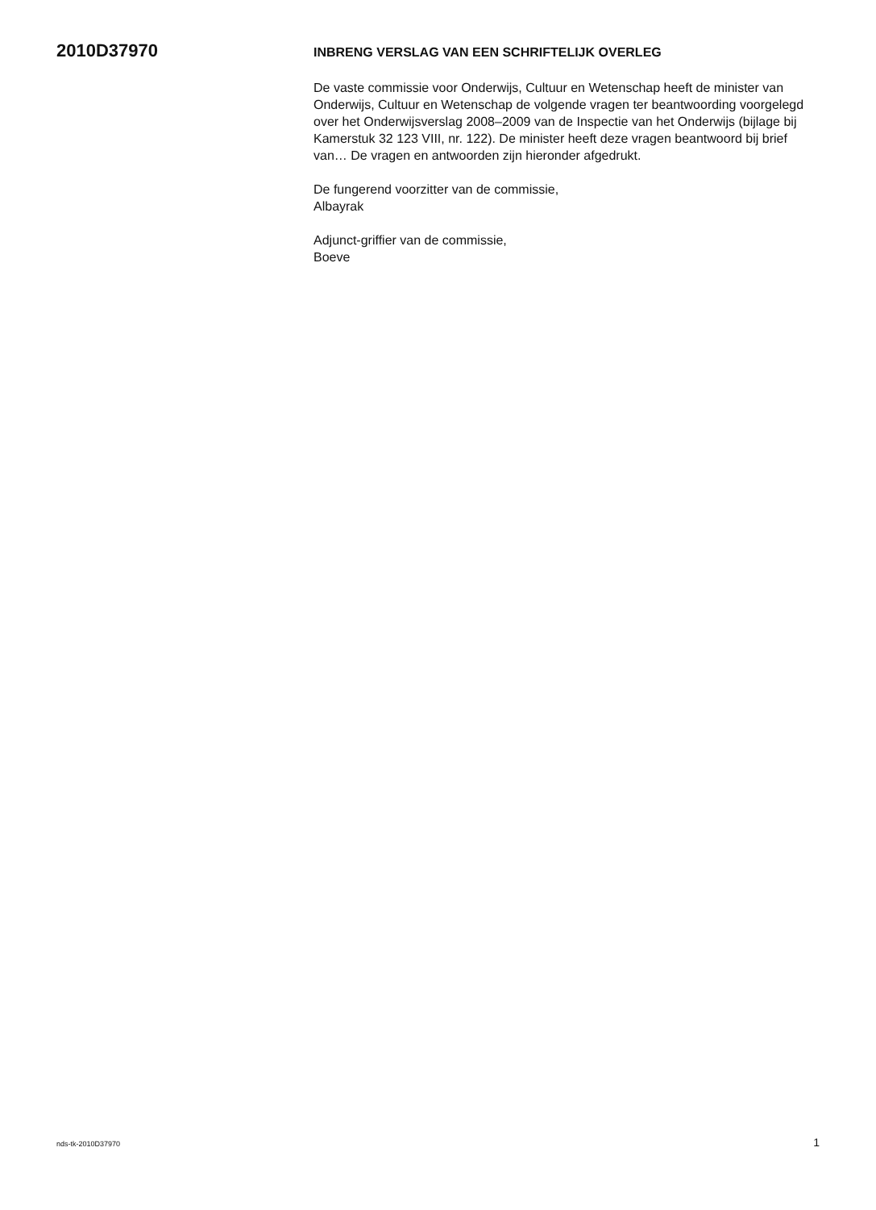2010D37970
INBRENG VERSLAG VAN EEN SCHRIFTELIJK OVERLEG
De vaste commissie voor Onderwijs, Cultuur en Wetenschap heeft de minister van Onderwijs, Cultuur en Wetenschap de volgende vragen ter beantwoording voorgelegd over het Onderwijsverslag 2008–2009 van de Inspectie van het Onderwijs (bijlage bij Kamerstuk 32 123 VIII, nr. 122). De minister heeft deze vragen beantwoord bij brief van… De vragen en antwoorden zijn hieronder afgedrukt.
De fungerend voorzitter van de commissie,
Albayrak
Adjunct-griffier van de commissie,
Boeve
nds-tk-2010D37970 1